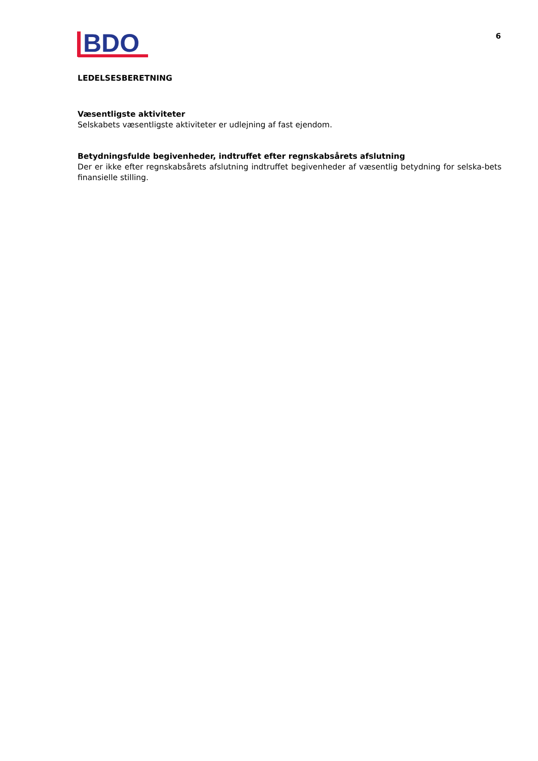BDO
6
LEDELSESBERETNING
Væsentligste aktiviteter
Selskabets væsentligste aktiviteter er udlejning af fast ejendom.
Betydningsfulde begivenheder, indtruffet efter regnskabsårets afslutning
Der er ikke efter regnskabsårets afslutning indtruffet begivenheder af væsentlig betydning for selska-bets finansielle stilling.